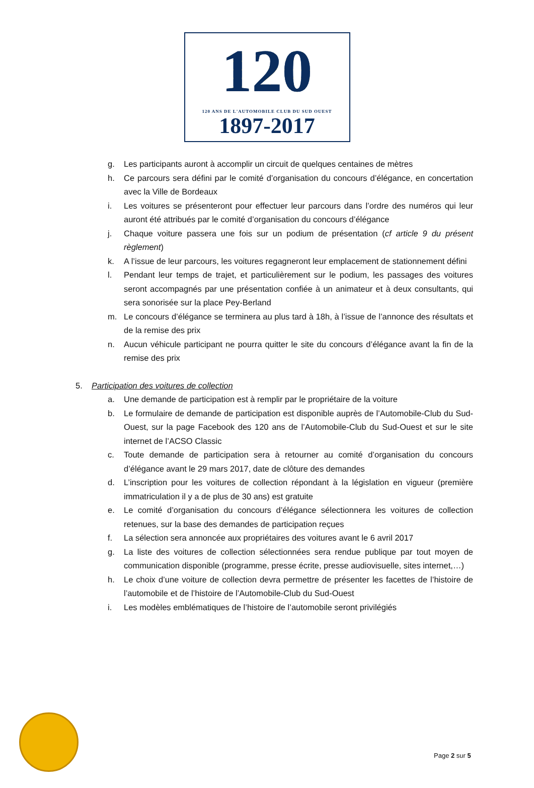120
120 ANS DE L'AUTOMOBILE CLUB DU SUD OUEST
1897-2017
g. Les participants auront à accomplir un circuit de quelques centaines de mètres
h. Ce parcours sera défini par le comité d’organisation du concours d’élégance, en concertation avec la Ville de Bordeaux
i. Les voitures se présenteront pour effectuer leur parcours dans l’ordre des numéros qui leur auront été attribués par le comité d’organisation du concours d’élégance
j. Chaque voiture passera une fois sur un podium de présentation (cf article 9 du présent règlement)
k. A l’issue de leur parcours, les voitures regagneront leur emplacement de stationnement défini
l. Pendant leur temps de trajet, et particulièrement sur le podium, les passages des voitures seront accompagnés par une présentation confiée à un animateur et à deux consultants, qui sera sonorisée sur la place Pey-Berland
m. Le concours d’élégance se terminera au plus tard à 18h, à l’issue de l’annonce des résultats et de la remise des prix
n. Aucun véhicule participant ne pourra quitter le site du concours d’élégance avant la fin de la remise des prix
5. Participation des voitures de collection
a. Une demande de participation est à remplir par le propriétaire de la voiture
b. Le formulaire de demande de participation est disponible auprès de l’Automobile-Club du Sud-Ouest, sur la page Facebook des 120 ans de l’Automobile-Club du Sud-Ouest et sur le site internet de l’ACSO Classic
c. Toute demande de participation sera à retourner au comité d’organisation du concours d’élégance avant le 29 mars 2017, date de clôture des demandes
d. L’inscription pour les voitures de collection répondant à la législation en vigueur (première immatriculation il y a de plus de 30 ans) est gratuite
e. Le comité d’organisation du concours d’élégance sélectionnera les voitures de collection retenues, sur la base des demandes de participation reçues
f. La sélection sera annoncée aux propriétaires des voitures avant le 6 avril 2017
g. La liste des voitures de collection sélectionnées sera rendue publique par tout moyen de communication disponible (programme, presse écrite, presse audiovisuelle, sites internet,…)
h. Le choix d’une voiture de collection devra permettre de présenter les facettes de l’histoire de l’automobile et de l’histoire de l’Automobile-Club du Sud-Ouest
i. Les modèles emblématiques de l’histoire de l’automobile seront privilégiés
Page 2 sur 5